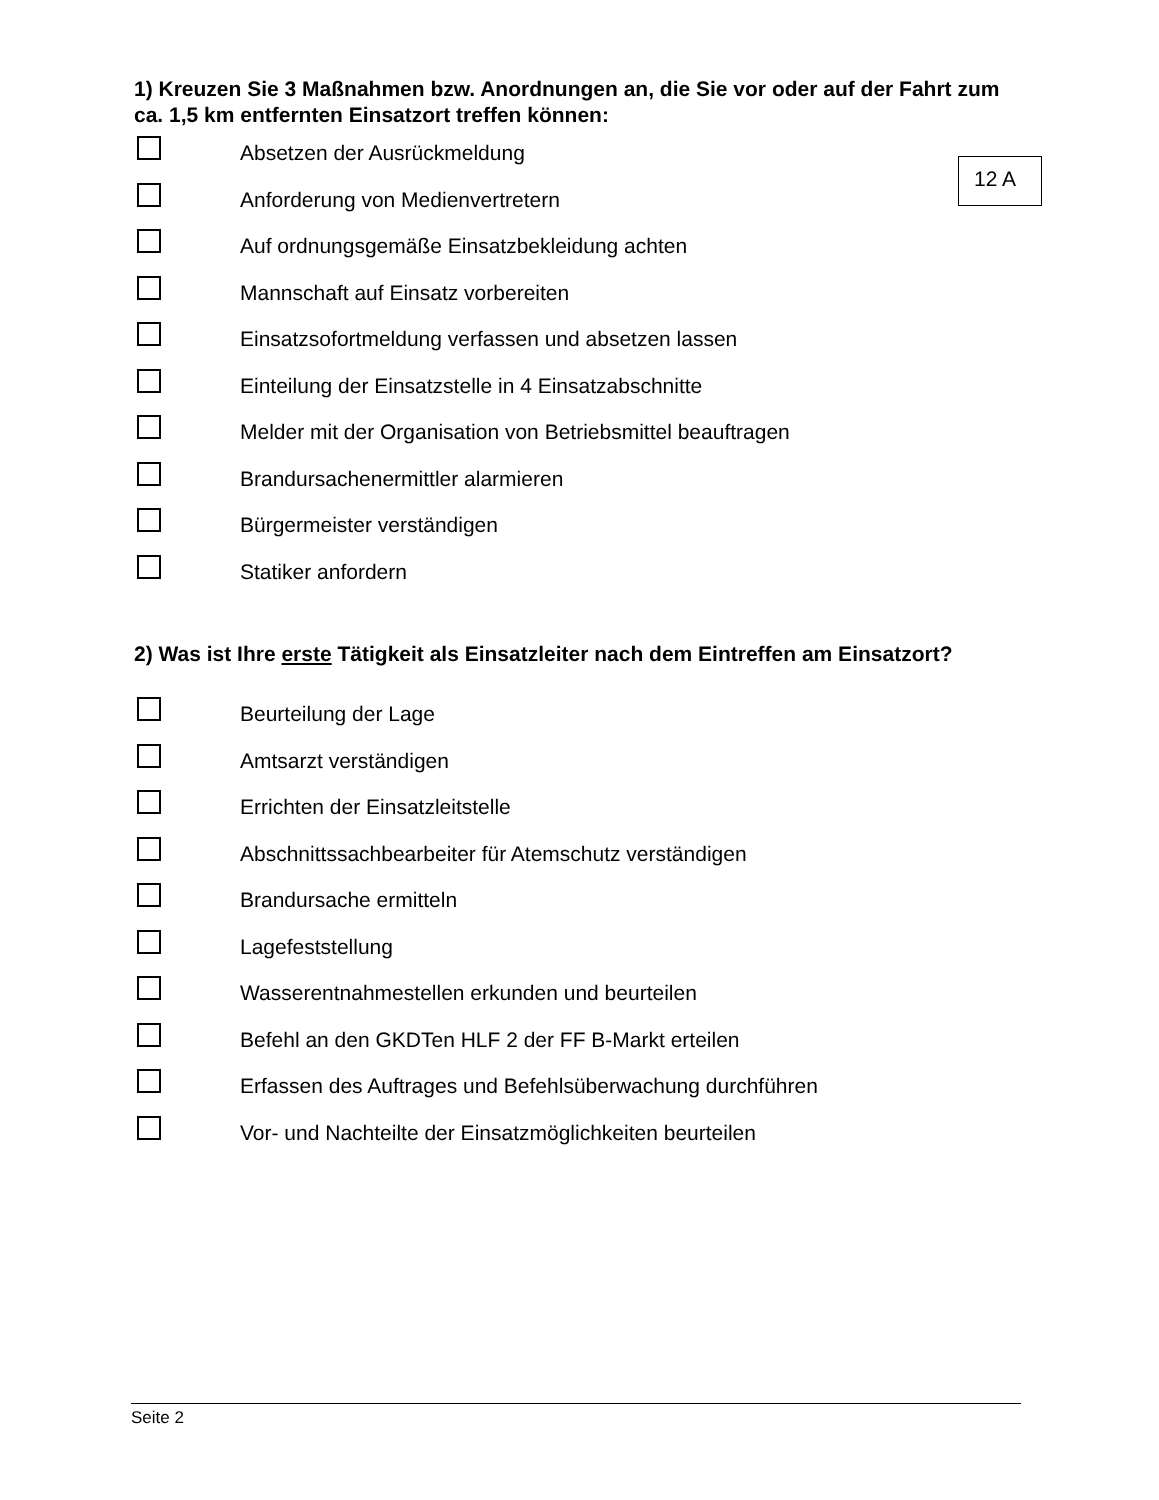1) Kreuzen Sie 3 Maßnahmen bzw. Anordnungen an, die Sie vor oder auf der Fahrt zum ca. 1,5 km entfernten Einsatzort treffen können:
Absetzen der Ausrückmeldung
Anforderung von Medienvertretern
Auf ordnungsgemäße Einsatzbekleidung achten
Mannschaft auf Einsatz vorbereiten
Einsatzsofortmeldung verfassen und absetzen lassen
Einteilung der Einsatzstelle in 4 Einsatzabschnitte
Melder mit der Organisation von Betriebsmittel beauftragen
Brandursachenermittler alarmieren
Bürgermeister verständigen
Statiker anfordern
2) Was ist Ihre erste Tätigkeit als Einsatzleiter nach dem Eintreffen am Einsatzort?
Beurteilung der Lage
Amtsarzt verständigen
Errichten der Einsatzleitstelle
Abschnittssachbearbeiter für Atemschutz verständigen
Brandursache ermitteln
Lagefeststellung
Wasserentnahmestellen erkunden und beurteilen
Befehl an den GKDTen HLF 2 der FF B-Markt erteilen
Erfassen des Auftrages und Befehlsüberwachung durchführen
Vor- und Nachteilte der Einsatzmöglichkeiten beurteilen
12 A
Seite 2